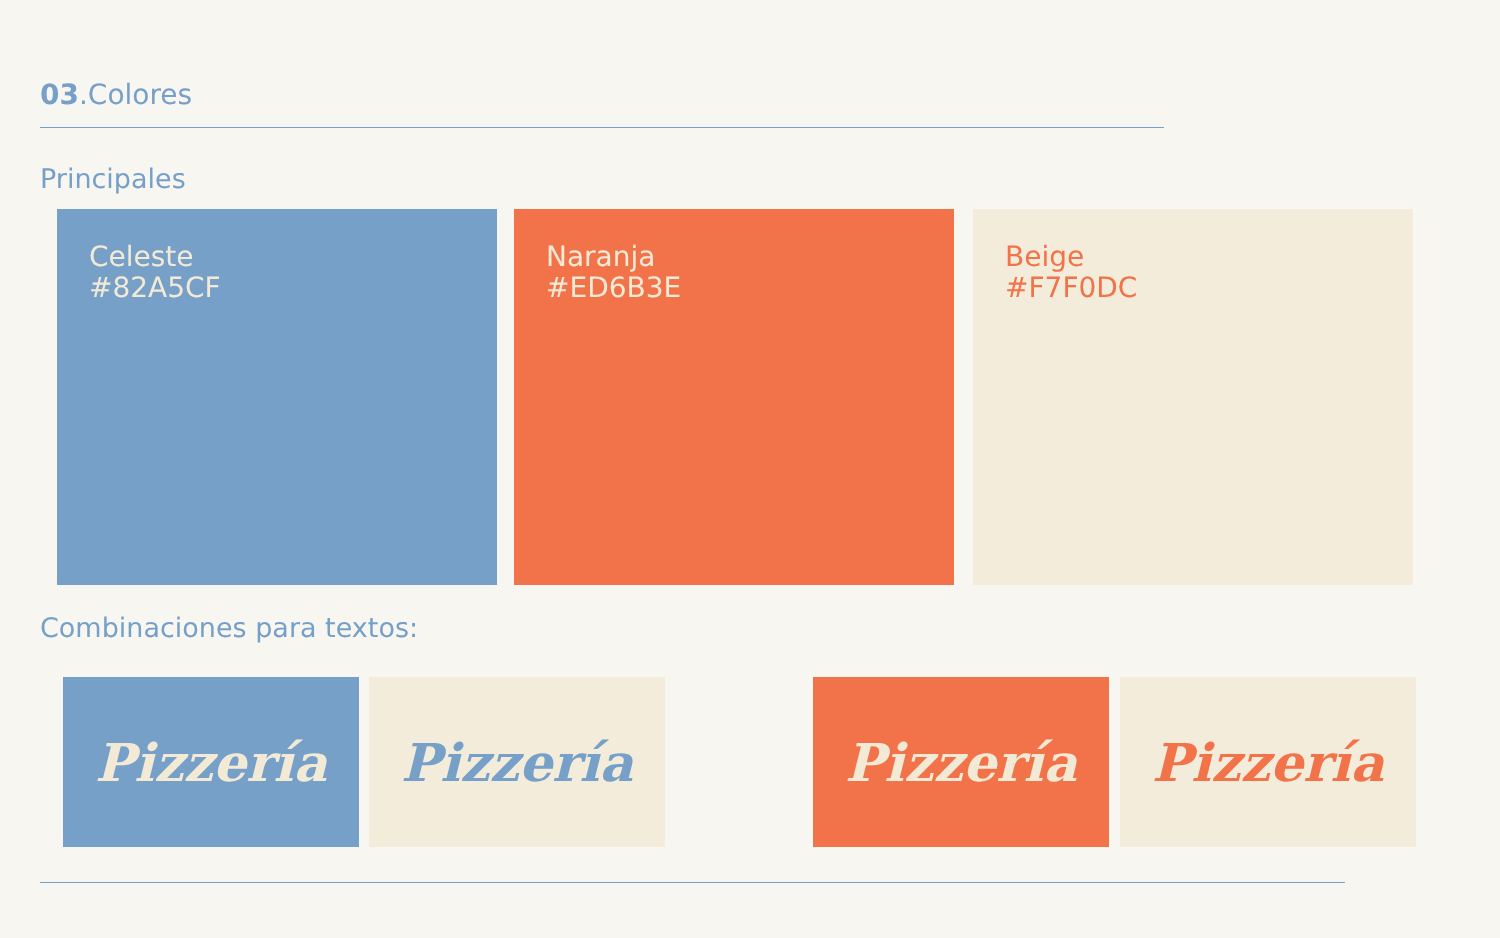03.Colores
Principales
Celeste
#82A5CF
Naranja
#ED6B3E
Beige
#F7F0DC
Combinaciones para textos:
Pizzería Pizzería Pizzería Pizzería